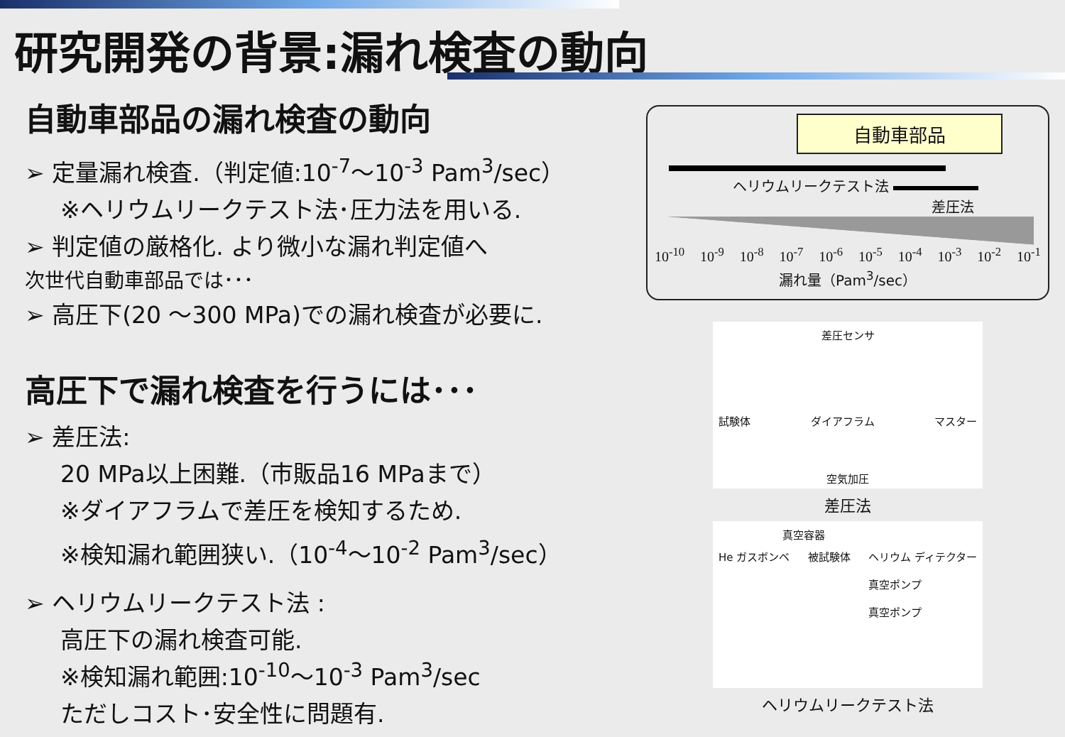研究開発の背景:漏れ検査の動向
自動車部品の漏れ検査の動向
➢ 定量漏れ検査.（判定値:10<sup>-7</sup>～10<sup>-3</sup> Pam<sup>3</sup>/sec）
※ヘリウムリークテスト法･圧力法を用いる.
➢ 判定値の厳格化. より微小な漏れ判定値へ
次世代自動車部品では･･･
➢ 高圧下(20 ～300 MPa)での漏れ検査が必要に.
高圧下で漏れ検査を行うには･･･
➢ 差圧法:
20 MPa以上困難.（市販品16 MPaまで）
※ダイアフラムで差圧を検知するため.
※検知漏れ範囲狭い.（10<sup>-4</sup>～10<sup>-2</sup> Pam<sup>3</sup>/sec）
➢ ヘリウムリークテスト法 :
高圧下の漏れ検査可能.
※検知漏れ範囲:10<sup>-10</sup>～10<sup>-3</sup> Pam<sup>3</sup>/sec
ただしコスト･安全性に問題有.
自動車部品
ヘリウムリークテスト法
差圧法
10<sup>-10</sup> 10<sup>-9</sup> 10<sup>-8</sup> 10<sup>-7</sup> 10<sup>-6</sup> 10<sup>-5</sup> 10<sup>-4</sup> 10<sup>-3</sup> 10<sup>-2</sup> 10<sup>-1</sup>
漏れ量（Pam<sup>3</sup>/sec）
差圧センサ
試験体 ダイアフラム マスター
空気加圧
差圧法
真空容器
He ガスボンベ 被試験体 ヘリウム ディテクター
真空ポンプ
真空ポンプ
ヘリウムリークテスト法